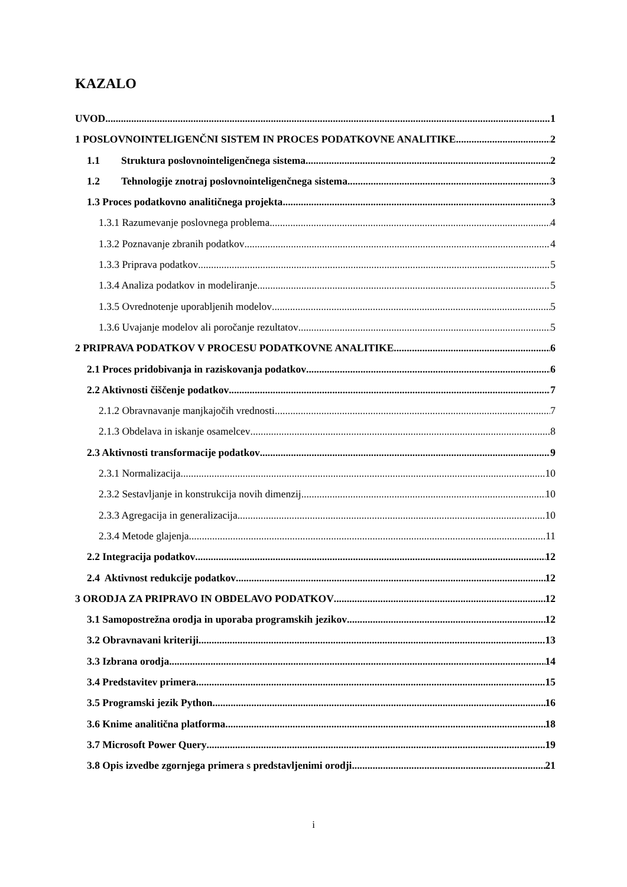KAZALO
UVOD 1
1 POSLOVNOINTELIGENČNI SISTEM IN PROCES PODATKOVNE ANALITIKE 2
1.1 Struktura poslovnointeligenčnega sistema 2
1.2 Tehnologije znotraj poslovnointeligenčnega sistema 3
1.3 Proces podatkovno analitičnega projekta 3
1.3.1 Razumevanje poslovnega problema 4
1.3.2 Poznavanje zbranih podatkov 4
1.3.3 Priprava podatkov 5
1.3.4 Analiza podatkov in modeliranje 5
1.3.5 Ovrednotenje uporabljenih modelov 5
1.3.6 Uvajanje modelov ali poročanje rezultatov 5
2 PRIPRAVA PODATKOV V PROCESU PODATKOVNE ANALITIKE 6
2.1 Proces pridobivanja in raziskovanja podatkov 6
2.2 Aktivnosti čiščenje podatkov 7
2.1.2 Obravnavanje manjkajočih vrednosti 7
2.1.3 Obdelava in iskanje osamelcev 8
2.3 Aktivnosti transformacije podatkov 9
2.3.1 Normalizacija 10
2.3.2 Sestavljanje in konstrukcija novih dimenzij 10
2.3.3 Agregacija in generalizacija 10
2.3.4 Metode glajenja 11
2.2 Integracija podatkov 12
2.4 Aktivnost redukcije podatkov 12
3 ORODJA ZA PRIPRAVO IN OBDELAVO PODATKOV 12
3.1 Samopostrežna orodja in uporaba programskih jezikov 12
3.2 Obravnavani kriteriji 13
3.3 Izbrana orodja 14
3.4 Predstavitev primera 15
3.5 Programski jezik Python 16
3.6 Knime analitična platforma 18
3.7 Microsoft Power Query 19
3.8 Opis izvedbe zgornjega primera s predstavljenimi orodji 21
i